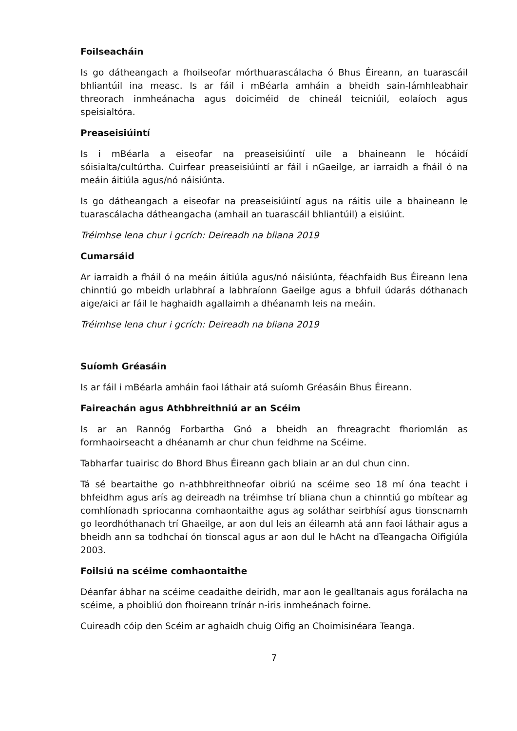Foilseacháin
Is go dátheangach a fhoilseofar mórthuarascálacha ó Bhus Éireann, an tuarascáil bhliantúil ina measc. Is ar fáil i mBéarla amháin a bheidh sain-lámhleabhair threorach inmheánacha agus doiciméid de chineál teicniúil, eolaíoch agus speisialtóra.
Preaseisiúintí
Is i mBéarla a eiseofar na preaseisiúintí uile a bhaineann le hócáidí sóisialta/cultúrtha. Cuirfear preaseisiúintí ar fáil i nGaeilge, ar iarraidh a fháil ó na meáin áitiúla agus/nó náisiúnta.
Is go dátheangach a eiseofar na preaseisiúintí agus na ráitis uile a bhaineann le tuarascálacha dátheangacha (amhail an tuarascáil bhliantúil) a eisiúint.
Tréimhse lena chur i gcrích: Deireadh na bliana 2019
Cumarsáid
Ar iarraidh a fháil ó na meáin áitiúla agus/nó náisiúnta, féachfaidh Bus Éireann lena chinntiú go mbeidh urlabhraí a labhraíonn Gaeilge agus a bhfuil údarás dóthanach aige/aici ar fáil le haghaidh agallaimh a dhéanamh leis na meáin.
Tréimhse lena chur i gcrích: Deireadh na bliana 2019
Suíomh Gréasáin
Is ar fáil i mBéarla amháin faoi láthair atá suíomh Gréasáin Bhus Éireann.
Faireachán agus Athbhreithniú ar an Scéim
Is ar an Rannóg Forbartha Gnó a bheidh an fhreagracht fhoriomlán as formhaoirseacht a dhéanamh ar chur chun feidhme na Scéime.
Tabharfar tuairisc do Bhord Bhus Éireann gach bliain ar an dul chun cinn.
Tá sé beartaithe go n-athbhreithneofar oibriú na scéime seo 18 mí óna teacht i bhfeidhm agus arís ag deireadh na tréimhse trí bliana chun a chinntiú go mbítear ag comhlíonadh spriocanna comhaontaithe agus ag soláthar seirbhísí agus tionscnamh go leordhóthanach trí Ghaeilge, ar aon dul leis an éileamh atá ann faoi láthair agus a bheidh ann sa todhchaí ón tionscal agus ar aon dul le hAcht na dTeangacha Oifigiúla 2003.
Foilsiú na scéime comhaontaithe
Déanfar ábhar na scéime ceadaithe deiridh, mar aon le gealltanais agus forálacha na scéime, a phoibliú don fhoireann trínár n-iris inmheánach foirne.
Cuireadh cóip den Scéim ar aghaidh chuig Oifig an Choimisinéara Teanga.
7